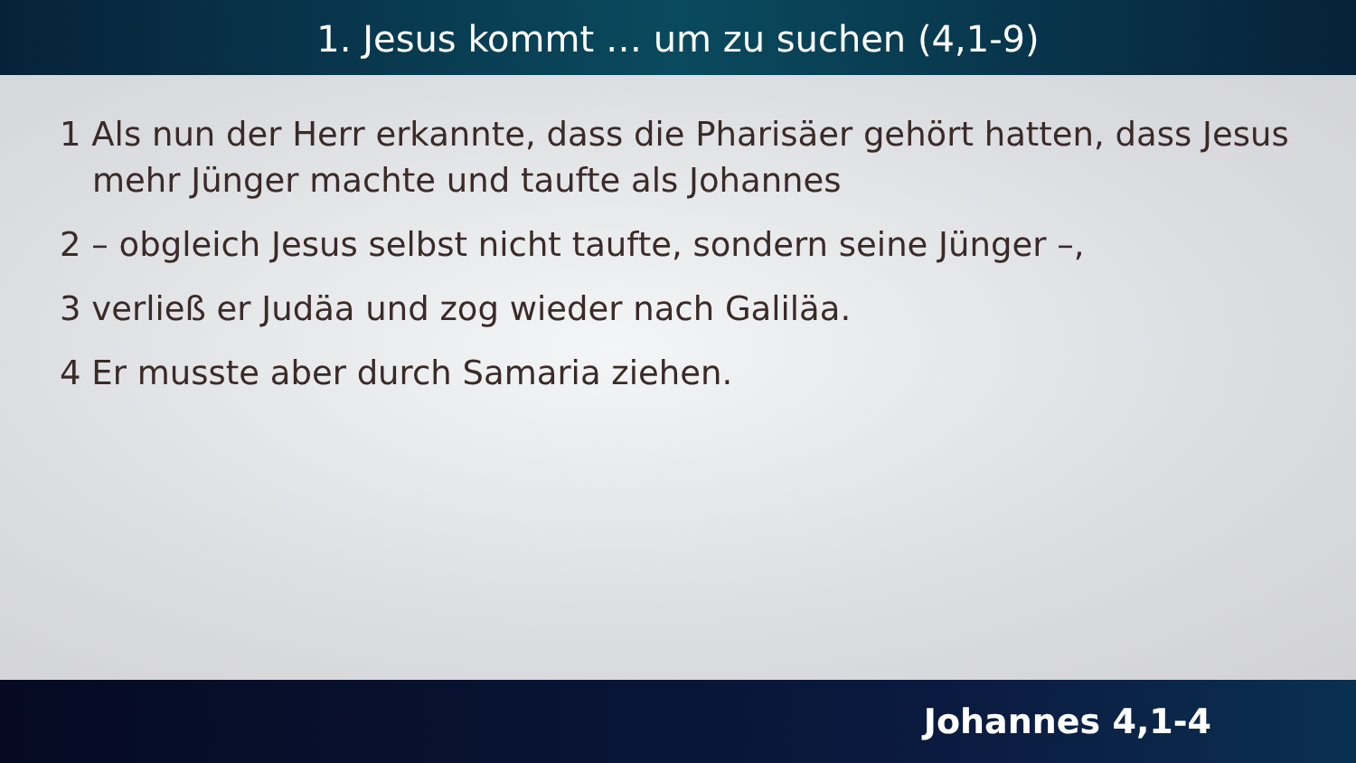1. Jesus kommt … um zu suchen (4,1-9)
1 Als nun der Herr erkannte, dass die Pharisäer gehört hatten, dass Jesus mehr Jünger machte und taufte als Johannes
2 – obgleich Jesus selbst nicht taufte, sondern seine Jünger –,
3 verließ er Judäa und zog wieder nach Galiläa.
4 Er musste aber durch Samaria ziehen.
Johannes 4,1-4